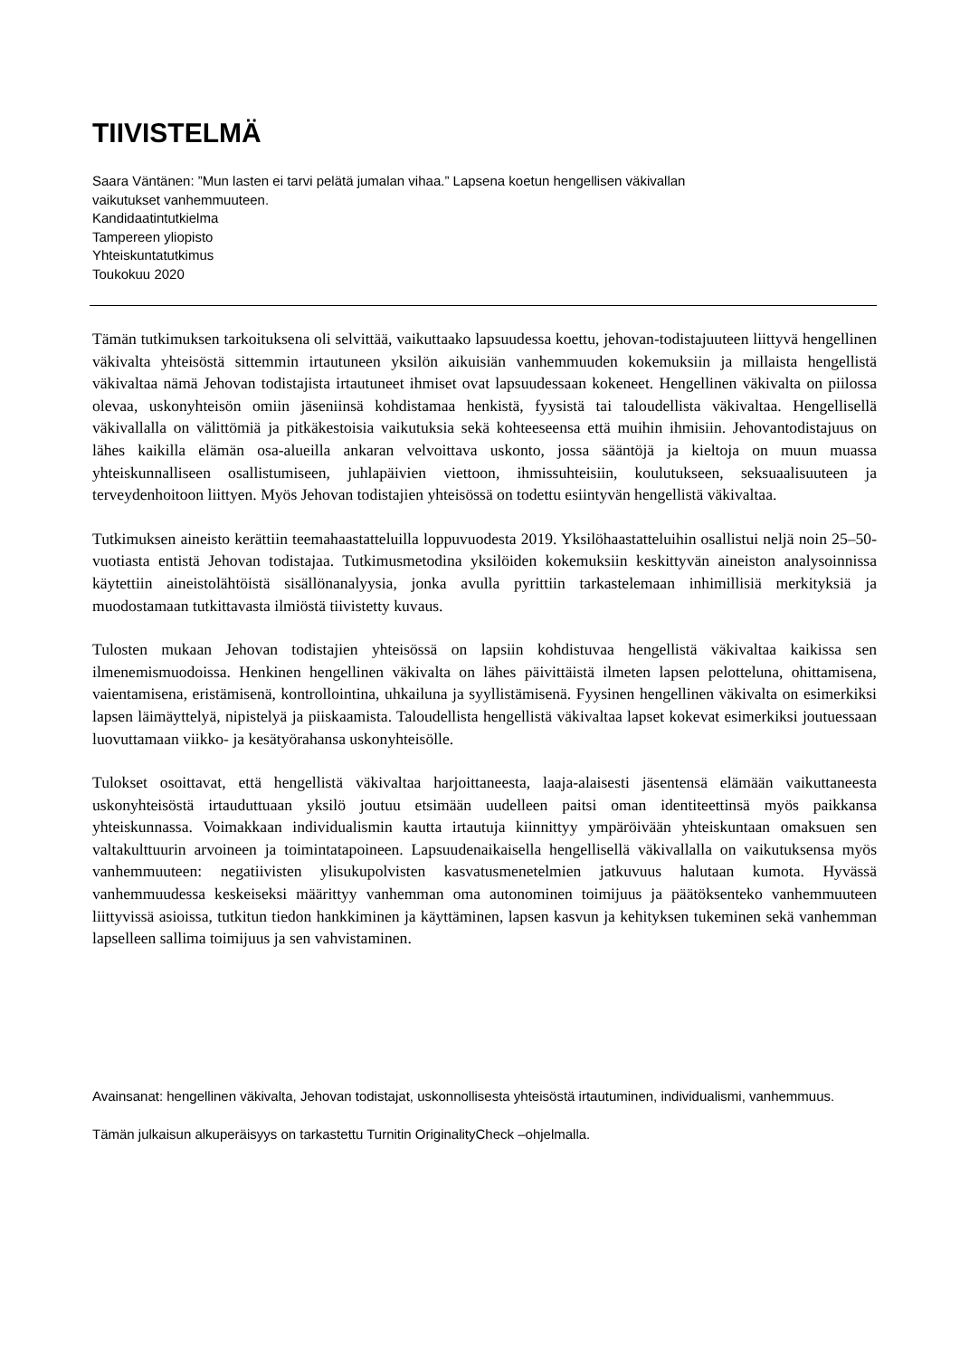TIIVISTELMÄ
Saara Väntänen: ”Mun lasten ei tarvi pelätä jumalan vihaa.” Lapsena koetun hengellisen väkivallan
vaikutukset vanhemmuuteen.
Kandidaatintutkielma
Tampereen yliopisto
Yhteiskuntatutkimus
Toukokuu 2020
Tämän tutkimuksen tarkoituksena oli selvittää, vaikuttaako lapsuudessa koettu, jehovan-todistajuuteen liittyvä hengellinen väkivalta yhteisöstä sittemmin irtautuneen yksilön aikuisiän vanhemmuuden kokemuksiin ja millaista hengellistä väkivaltaa nämä Jehovan todistajista irtautuneet ihmiset ovat lapsuudessaan kokeneet. Hengellinen väkivalta on piilossa olevaa, uskonyhteisön omiin jäseniinsä kohdistamaa henkistä, fyysistä tai taloudellista väkivaltaa. Hengellisellä väkivallalla on välittömiä ja pitkäkestoisia vaikutuksia sekä kohteeseensa että muihin ihmisiin. Jehovantodistajuus on lähes kaikilla elämän osa-alueilla ankaran velvoittava uskonto, jossa sääntöjä ja kieltoja on muun muassa yhteiskunnalliseen osallistumiseen, juhlapäivien viettoon, ihmissuhteisiin, koulutukseen, seksuaalisuuteen ja terveydenhoitoon liittyen. Myös Jehovan todistajien yhteisössä on todettu esiintyvän hengellistä väkivaltaa.
Tutkimuksen aineisto kerättiin teemahaastatteluilla loppuvuodesta 2019. Yksilöhaastatteluihin osallistui neljä noin 25–50-vuotiasta entistä Jehovan todistajaa. Tutkimusmetodina yksilöiden kokemuksiin keskittyvän aineiston analysoinnissa käytettiin aineistolähtöistä sisällönanalyysia, jonka avulla pyrittiin tarkastelemaan inhimillisiä merkityksiä ja muodostamaan tutkittavasta ilmiöstä tiivistetty kuvaus.
Tulosten mukaan Jehovan todistajien yhteisössä on lapsiin kohdistuvaa hengellistä väkivaltaa kaikissa sen ilmenemismuodoissa. Henkinen hengellinen väkivalta on lähes päivittäistä ilmeten lapsen pelotteluna, ohittamisena, vaientamisena, eristämisenä, kontrollointina, uhkailuna ja syyllistämisenä. Fyysinen hengellinen väkivalta on esimerkiksi lapsen läimäyttelyä, nipistelyä ja piiskaamista. Taloudellista hengellistä väkivaltaa lapset kokevat esimerkiksi joutuessaan luovuttamaan viikko- ja kesätyörahansa uskonyhteisölle.
Tulokset osoittavat, että hengellistä väkivaltaa harjoittaneesta, laaja-alaisesti jäsentensä elämään vaikuttaneesta uskonyhteisöstä irtauduttuaan yksilö joutuu etsimään uudelleen paitsi oman identiteettinsä myös paikkansa yhteiskunnassa. Voimakkaan individualismin kautta irtautuja kiinnittyy ympäröivään yhteiskuntaan omaksuen sen valtakulttuurin arvoineen ja toimintatapoineen. Lapsuudenaikaisella hengellisellä väkivallalla on vaikutuksensa myös vanhemmuuteen: negatiivisten ylisukupolvisten kasvatusmenetelmien jatkuvuus halutaan kumota. Hyvässä vanhemmuudessa keskeiseksi määrittyy vanhemman oma autonominen toimijuus ja päätöksenteko vanhemmuuteen liittyvissä asioissa, tutkitun tiedon hankkiminen ja käyttäminen, lapsen kasvun ja kehityksen tukeminen sekä vanhemman lapselleen sallima toimijuus ja sen vahvistaminen.
Avainsanat: hengellinen väkivalta, Jehovan todistajat, uskonnollisesta yhteisöstä irtautuminen, individualismi, vanhemmuus.
Tämän julkaisun alkuperäisyys on tarkastettu Turnitin OriginalityCheck –ohjelmalla.